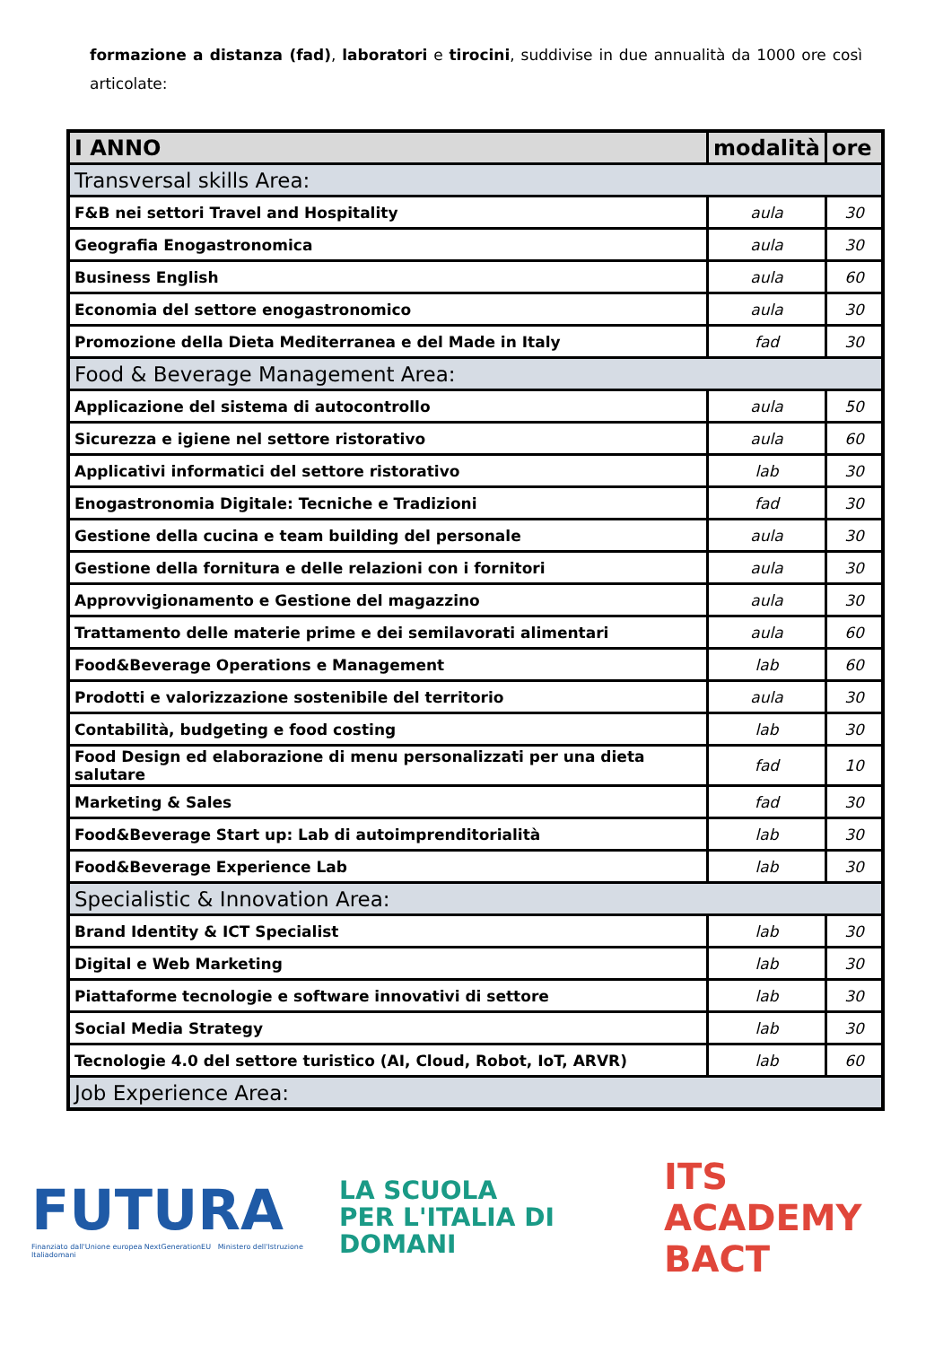formazione a distanza (fad), laboratori e tirocini, suddivise in due annualità da 1000 ore così articolate:
| I ANNO | modalità | ore |
| --- | --- | --- |
| Transversal skills Area: | | |
| F&B nei settori Travel and Hospitality | aula | 30 |
| Geografia Enogastronomica | aula | 30 |
| Business English | aula | 60 |
| Economia del settore enogastronomico | aula | 30 |
| Promozione della Dieta Mediterranea e del Made in Italy | fad | 30 |
| Food & Beverage Management Area: | | |
| Applicazione del sistema di autocontrollo | aula | 50 |
| Sicurezza e igiene nel settore ristorativo | aula | 60 |
| Applicativi informatici del settore ristorativo | lab | 30 |
| Enogastronomia Digitale: Tecniche e Tradizioni | fad | 30 |
| Gestione della cucina e team building del personale | aula | 30 |
| Gestione della fornitura e delle relazioni con i fornitori | aula | 30 |
| Approvvigionamento e Gestione del magazzino | aula | 30 |
| Trattamento delle materie prime e dei semilavorati alimentari | aula | 60 |
| Food&Beverage Operations e Management | lab | 60 |
| Prodotti e valorizzazione sostenibile del territorio | aula | 30 |
| Contabilità, budgeting e food costing | lab | 30 |
| Food Design ed elaborazione di menu personalizzati per una dieta salutare | fad | 10 |
| Marketing & Sales | fad | 30 |
| Food&Beverage Start up: Lab di autoimprenditorialità | lab | 30 |
| Food&Beverage Experience Lab | lab | 30 |
| Specialistic & Innovation Area: | | |
| Brand Identity & ICT Specialist | lab | 30 |
| Digital e Web Marketing | lab | 30 |
| Piattaforme tecnologie e software innovativi di settore | lab | 30 |
| Social Media Strategy | lab | 30 |
| Tecnologie 4.0 del settore turistico (AI, Cloud, Robot, IoT, ARVR) | lab | 60 |
| Job Experience Area: | | |
FUTURA
Finanziato dall'Unione europea NextGenerationEU Ministero dell'Istruzione Italiadomani
LA SCUOLA
PER L'ITALIA DI DOMANI
ITS ACADEMY
BACT